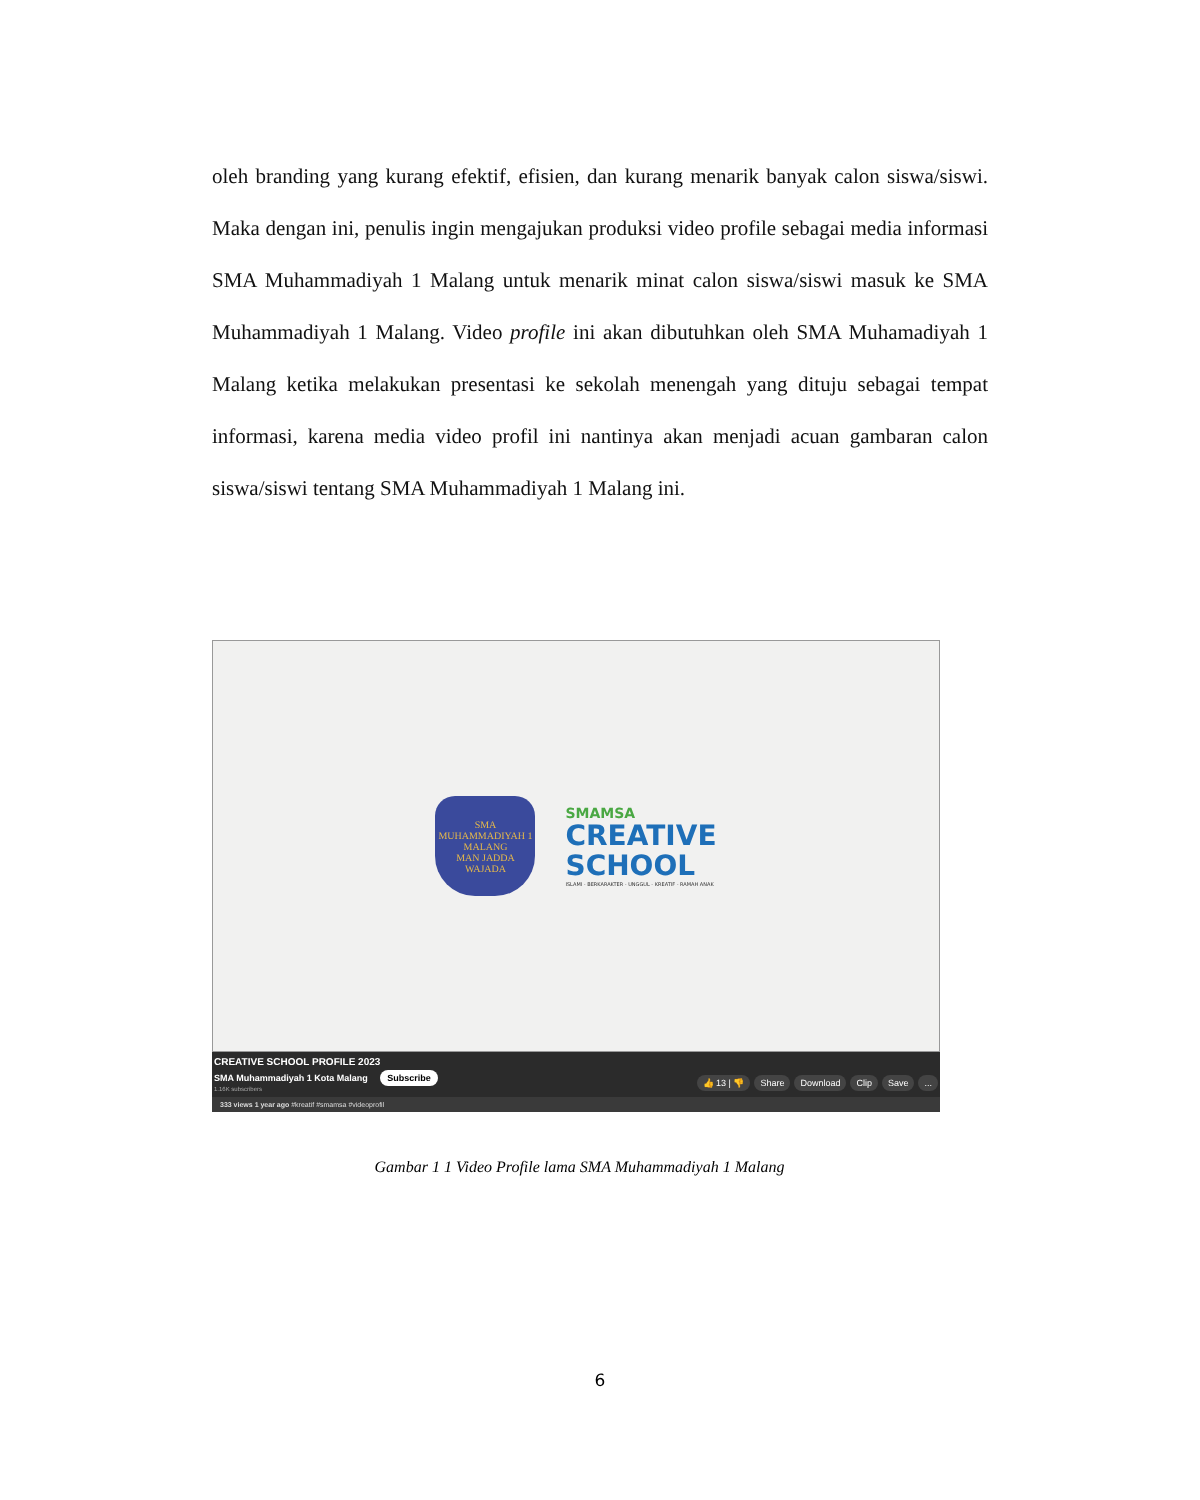oleh branding yang kurang efektif, efisien, dan kurang menarik banyak calon siswa/siswi. Maka dengan ini, penulis ingin mengajukan produksi video profile sebagai media informasi SMA Muhammadiyah 1 Malang untuk menarik minat calon siswa/siswi masuk ke SMA Muhammadiyah 1 Malang. Video profile ini akan dibutuhkan oleh SMA Muhamadiyah 1 Malang ketika melakukan presentasi ke sekolah menengah yang dituju sebagai tempat informasi, karena media video profil ini nantinya akan menjadi acuan gambaran calon siswa/siswi tentang SMA Muhammadiyah 1 Malang ini.
SMA MUHAMMADIYAH 1
MALANG
MAN JADDA WAJADA
SMAMSA
CREATIVE
SCHOOL
ISLAMI - BERKARAKTER - UNGGUL - KREATIF - RAMAH ANAK
CREATIVE SCHOOL PROFILE 2023
SMA Muhammadiyah 1 Kota Malang Subscribe
1.16K subscribers
👍 13 | 👎 Share Download Clip Save...
333 views 1 year ago #kreatif #smamsa #videoprofil
Gambar 1 1 Video Profile lama SMA Muhammadiyah 1 Malang
6